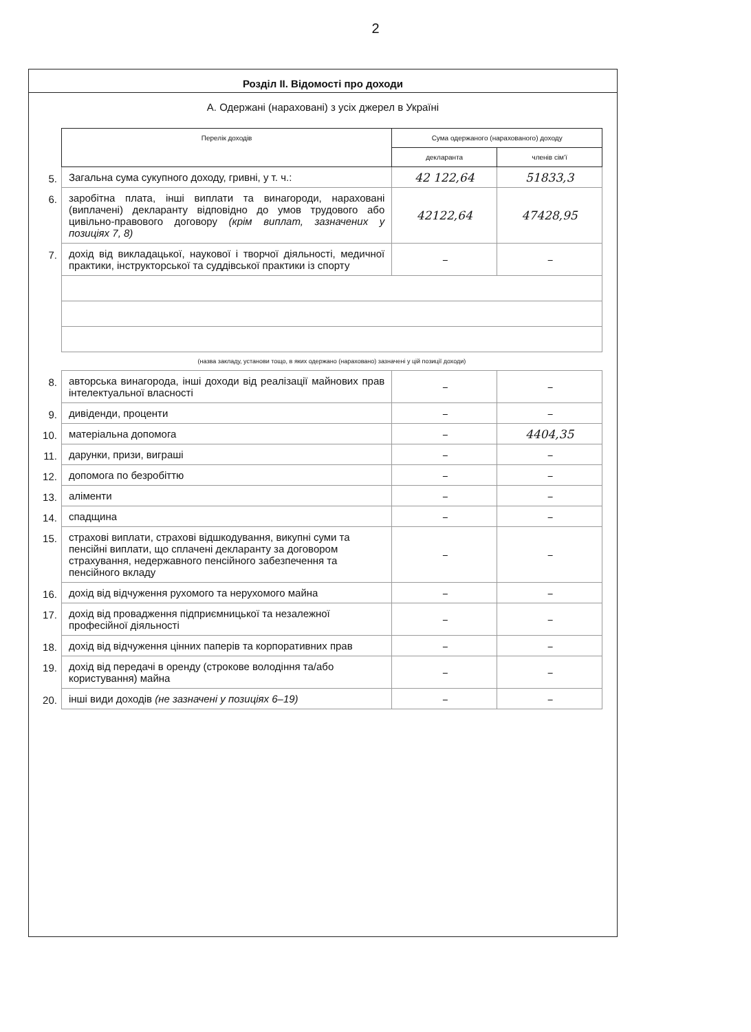2
Розділ II. Відомості про доходи
А. Одержані (нараховані) з усіх джерел в Україні
| | Перелік доходів | Сума одержаного (нарахованого) доходу | |
| | | декларанта | членів сім'ї |
| 5. | Загальна сума сукупного доходу, гривні, у т. ч.: | 42 122,64 | 51833,3 |
| 6. | заробітна плата, інші виплати та винагороди, нараховані (виплачені) декларанту відповідно до умов трудового або цивільно-правового договору (крім виплат, зазначених у позиціях 7, 8) | 42122,64 | 47428,95 |
| 7. | дохід від викладацької, наукової і творчої діяльності, медичної практики, інструкторської та суддівської практики із спорту | – | – |
| | (назва закладу, установи тощо, в яких одержано (нараховано) зазначені у цій позиції доходи) | | |
| 8. | авторська винагорода, інші доходи від реалізації майнових прав інтелектуальної власності | – | – |
| 9. | дивіденди, проценти | – | – |
| 10. | матеріальна допомога | – | 4404,35 |
| 11. | дарунки, призи, виграші | – | – |
| 12. | допомога по безробіттю | – | – |
| 13. | аліменти | – | – |
| 14. | спадщина | – | – |
| 15. | страхові виплати, страхові відшкодування, викупні суми та пенсійні виплати, що сплачені декларанту за договором страхування, недержавного пенсійного забезпечення та пенсійного вкладу | – | – |
| 16. | дохід від відчуження рухомого та нерухомого майна | – | – |
| 17. | дохід від провадження підприємницької та незалежної професійної діяльності | – | – |
| 18. | дохід від відчуження цінних паперів та корпоративних прав | – | – |
| 19. | дохід від передачі в оренду (строкове володіння та/або користування) майна | – | – |
| 20. | інші види доходів (не зазначені у позиціях 6–19) | – | – |